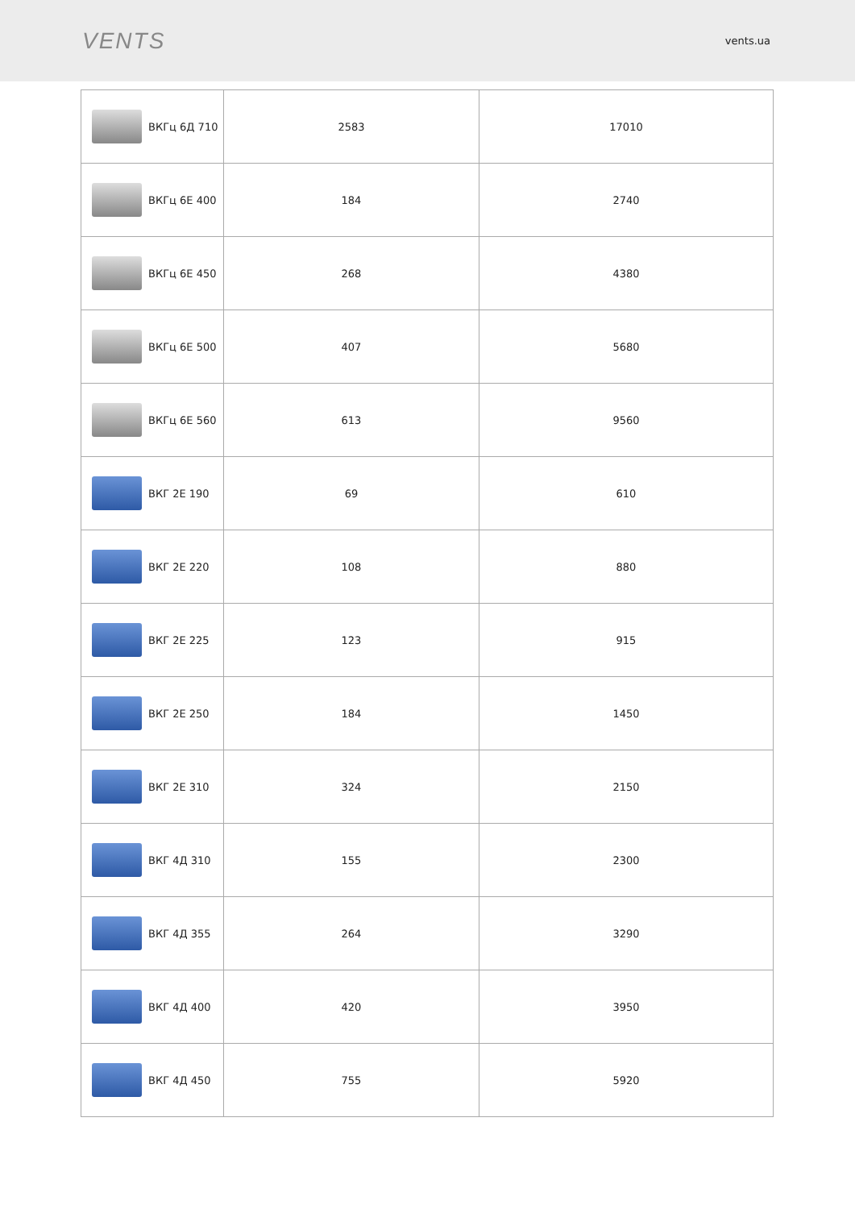VENTS
vents.ua
| ВКГц 6Д 710 | 2583 | 17010 |
| ВКГц 6Е 400 | 184 | 2740 |
| ВКГц 6Е 450 | 268 | 4380 |
| ВКГц 6Е 500 | 407 | 5680 |
| ВКГц 6Е 560 | 613 | 9560 |
| ВКГ 2Е 190 | 69 | 610 |
| ВКГ 2Е 220 | 108 | 880 |
| ВКГ 2Е 225 | 123 | 915 |
| ВКГ 2Е 250 | 184 | 1450 |
| ВКГ 2Е 310 | 324 | 2150 |
| ВКГ 4Д 310 | 155 | 2300 |
| ВКГ 4Д 355 | 264 | 3290 |
| ВКГ 4Д 400 | 420 | 3950 |
| ВКГ 4Д 450 | 755 | 5920 |